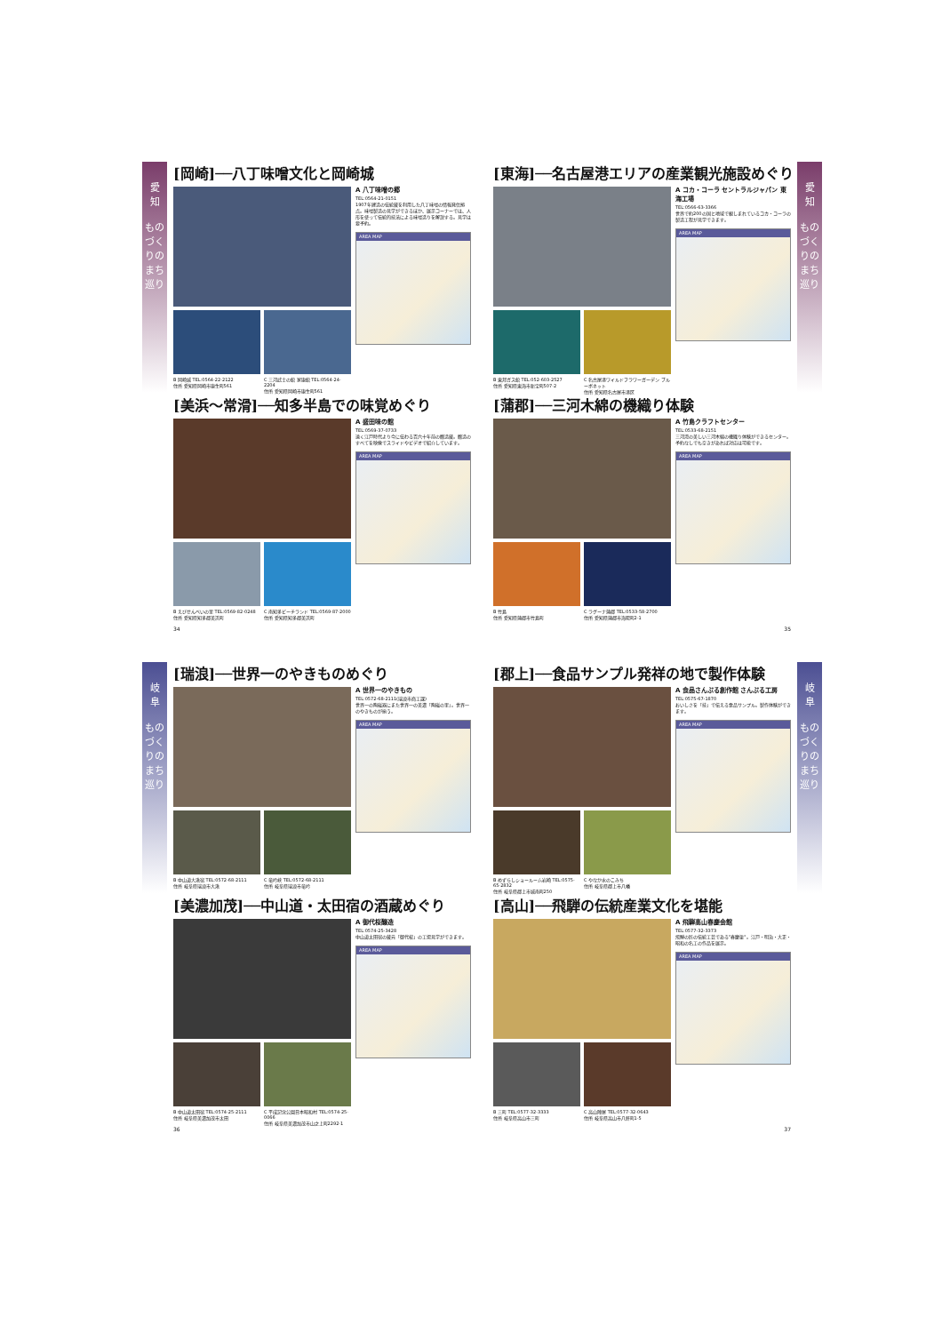愛
知
ものづくりのまち巡り
[岡崎]──八丁味噌文化と岡崎城
B 岡崎城 TEL:0564-22-2122
住所 愛知県岡崎市康生町561
C 三河武士の館 家康館 TEL:0564-24-2204
住所 愛知県岡崎市康生町561
A 八丁味噌の郷
TEL:0564-21-0151
1907年建造の伝統蔵を利用した八丁味噌の情報発信拠点。味噌製造の見学ができるほか、展示コーナーでは、人形を使って伝統的技法による味噌造りを解説する。見学は要予約。
AREA MAP
[美浜〜常滑]──知多半島での味覚めぐり
B えびせんべいの里 TEL:0569-82-0248
住所 愛知県知多郡美浜町
C 南知多ビーチランド TEL:0569-87-2000
住所 愛知県知多郡美浜町
A 盛田味の館
TEL:0569-37-0733
遠く江戸時代より今に伝わる百六十年前の醸造蔵。醸造のすべてを映像でスライドやビデオで紹介しています。
AREA MAP
34
愛
知
ものづくりのまち巡り
[東海]──名古屋港エリアの産業観光施設めぐり
B 東邦ガス館 TEL:052-603-2527
住所 愛知県東海市新宝町507-2
C 名古屋港ワイルドフラワーガーデン ブルーボネット
住所 愛知県名古屋市港区
A コカ・コーラ セントラルジャパン 東海工場
TEL:0566-63-3366
世界で約200の国と地域で親しまれているコカ・コーラの製造工程が見学できます。
AREA MAP
[蒲郡]──三河木綿の機織り体験
B 竹島
住所 愛知県蒲郡市竹島町
C ラグーナ蒲郡 TEL:0533-58-2700
住所 愛知県蒲郡市海陽町2-1
A 竹島クラフトセンター
TEL:0533-68-2151
三河湾の美しい三河木綿の機織り体験ができるセンター。予約なしでも空きがあれば対応は可能です。
AREA MAP
35
岐
阜
ものづくりのまち巡り
[瑞浪]──世界一のやきものめぐり
B 中山道大湫宿 TEL:0572-68-2111
住所 岐阜県瑞浪市大湫
C 竜吟峡 TEL:0572-68-2111
住所 岐阜県瑞浪市竜吟
A 世界一のやきもの
TEL:0572-68-2111(瑞浪市商工課)
世界一の陶磁器にまた世界一の美濃「陶磁の里」。世界一のやきものが揃う。
AREA MAP
[美濃加茂]──中山道・太田宿の酒蔵めぐり
B 中山道太田宿 TEL:0574-25-2111
住所 岐阜県美濃加茂市太田
C 平成記念公園日本昭和村 TEL:0574-25-0066
住所 岐阜県美濃加茂市山之上町2292-1
A 御代桜醸造
TEL:0574-25-3428
中山道太田宿の蔵元「御代桜」の工場見学ができます。
AREA MAP
36
岐
阜
ものづくりのまち巡り
[郡上]──食品サンプル発祥の地で製作体験
B めずらしショールーム岩崎 TEL:0575-65-2832
住所 岐阜県郡上市城南町250
C やなか水のこみち
住所 岐阜県郡上市八幡
A 食品さんぷる創作館 さんぷる工房
TEL:0575-67-1870
おいしさを「技」で伝える食品サンプル。製作体験ができます。
AREA MAP
[高山]──飛騨の伝統産業文化を堪能
B 三町 TEL:0577-32-3333
住所 岐阜県高山市三町
C 高山陣屋 TEL:0577-32-0643
住所 岐阜県高山市八軒町1-5
A 飛騨高山春慶会館
TEL:0577-32-3373
飛騨の匠の伝統工芸である"春慶塗"。江戸・明治・大正・昭和の名工の作品を展示。
AREA MAP
37